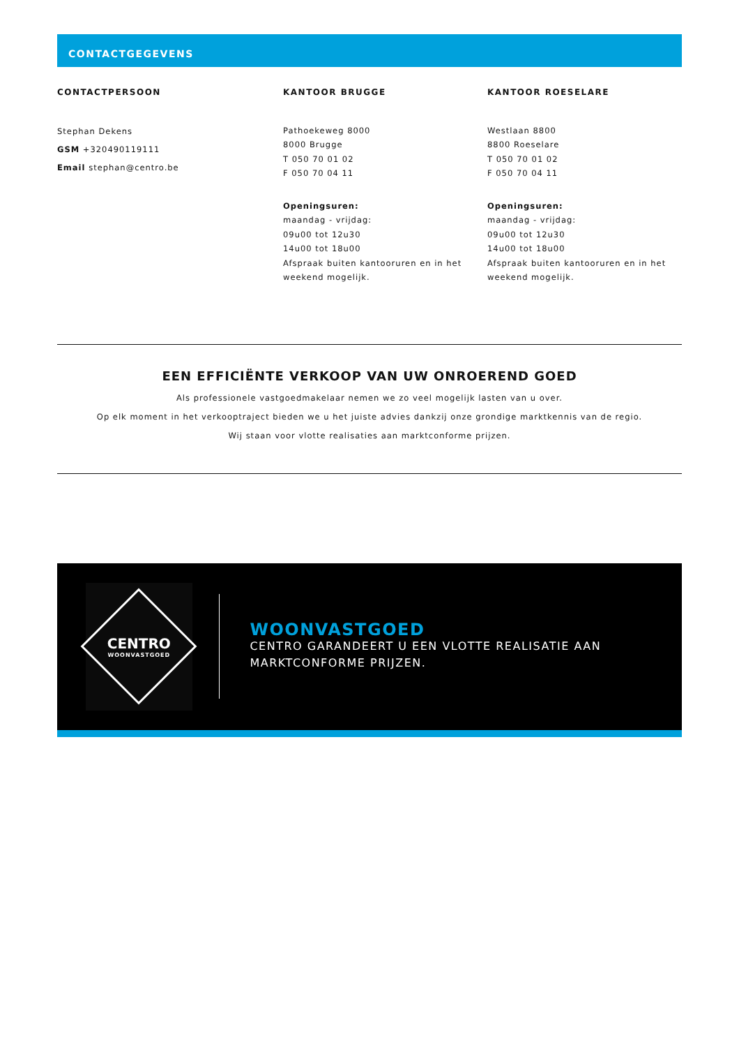CONTACTGEGEVENS
CONTACTPERSOON
Stephan Dekens
GSM +320490119111
Email stephan@centro.be
KANTOOR BRUGGE
Pathoekeweg 8000
8000 Brugge
T 050 70 01 02
F 050 70 04 11
Openingsuren:
maandag - vrijdag:
09u00 tot 12u30
14u00 tot 18u00
Afspraak buiten kantooruren en in het weekend mogelijk.
KANTOOR ROESELARE
Westlaan 8800
8800 Roeselare
T 050 70 01 02
F 050 70 04 11
Openingsuren:
maandag - vrijdag:
09u00 tot 12u30
14u00 tot 18u00
Afspraak buiten kantooruren en in het weekend mogelijk.
EEN EFFICIËNTE VERKOOP VAN UW ONROEREND GOED
Als professionele vastgoedmakelaar nemen we zo veel mogelijk lasten van u over.
Op elk moment in het verkooptraject bieden we u het juiste advies dankzij onze grondige marktkennis van de regio.
Wij staan voor vlotte realisaties aan marktconforme prijzen.
CENTRO
WOONVASTGOED
WOONVASTGOED
CENTRO GARANDEERT U EEN VLOTTE REALISATIE AAN MARKTCONFORME PRIJZEN.